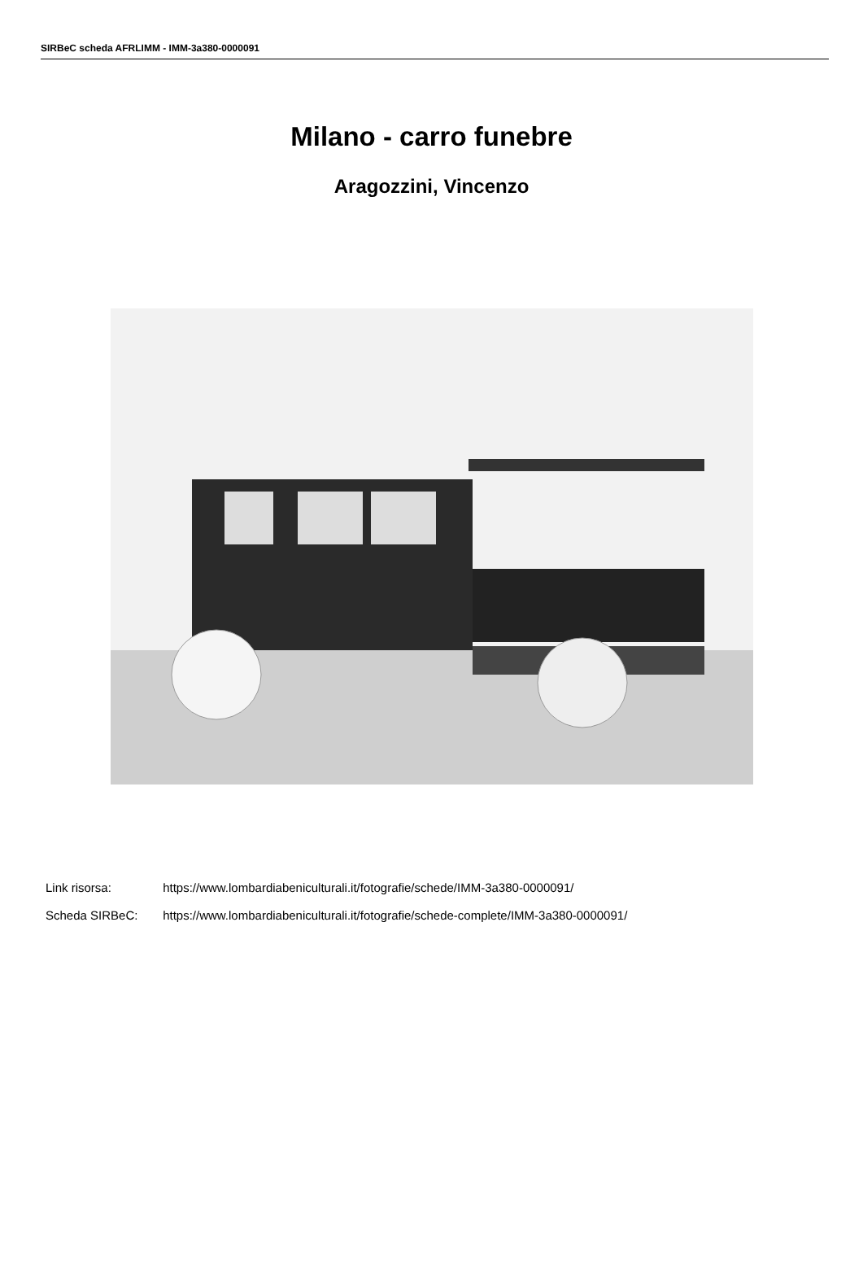SIRBeC scheda AFRLIMM - IMM-3a380-0000091
Milano - carro funebre
Aragozzini, Vincenzo
Link risorsa: https://www.lombardiabeniculturali.it/fotografie/schede/IMM-3a380-0000091/
Scheda SIRBeC: https://www.lombardiabeniculturali.it/fotografie/schede-complete/IMM-3a380-0000091/